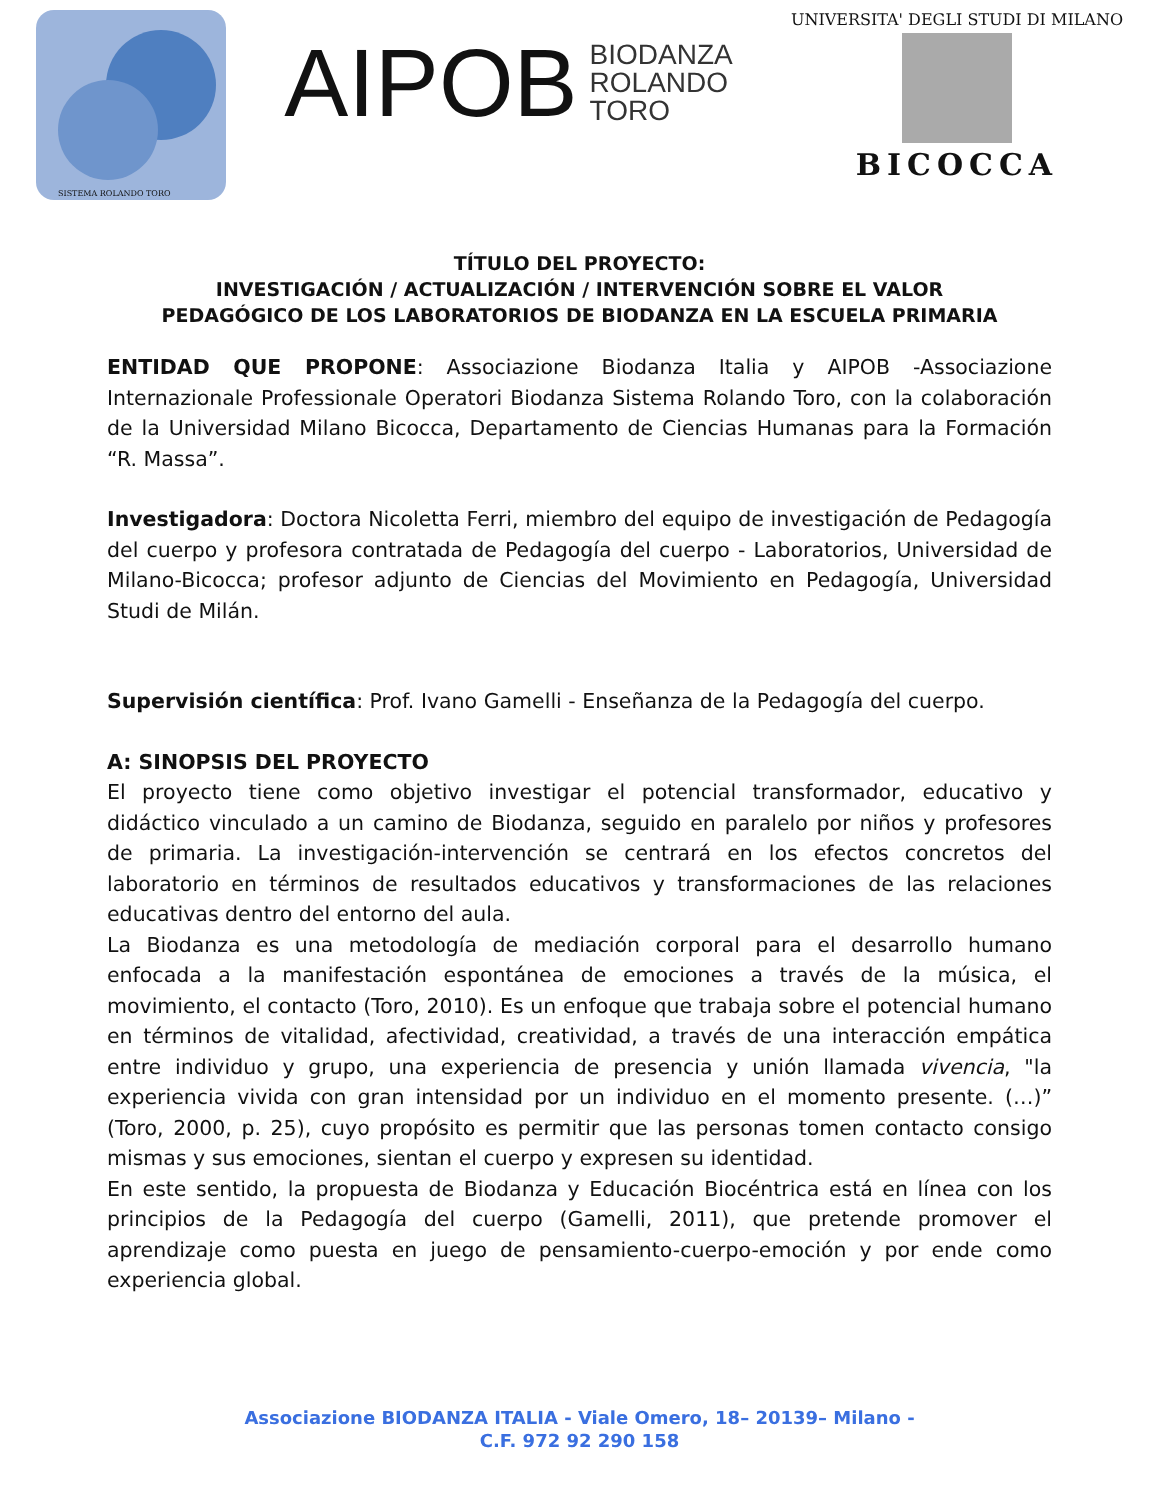SISTEMA ROLANDO TORO
AIPOB BIODANZA
ROLANDO
TORO
UNIVERSITA' DEGLI STUDI DI MILANO
BICOCCA
TÍTULO DEL PROYECTO:
INVESTIGACIÓN / ACTUALIZACIÓN / INTERVENCIÓN SOBRE EL VALOR
PEDAGÓGICO DE LOS LABORATORIOS DE BIODANZA EN LA ESCUELA PRIMARIA
ENTIDAD QUE PROPONE: Associazione Biodanza Italia y AIPOB -Associazione Internazionale Professionale Operatori Biodanza Sistema Rolando Toro, con la colaboración de la Universidad Milano Bicocca, Departamento de Ciencias Humanas para la Formación “R. Massa”.
Investigadora: Doctora Nicoletta Ferri, miembro del equipo de investigación de Pedagogía del cuerpo y profesora contratada de Pedagogía del cuerpo - Laboratorios, Universidad de Milano-Bicocca; profesor adjunto de Ciencias del Movimiento en Pedagogía, Universidad Studi de Milán.
Supervisión científica: Prof. Ivano Gamelli - Enseñanza de la Pedagogía del cuerpo.
A: SINOPSIS DEL PROYECTO
El proyecto tiene como objetivo investigar el potencial transformador, educativo y didáctico vinculado a un camino de Biodanza, seguido en paralelo por niños y profesores de primaria. La investigación-intervención se centrará en los efectos concretos del laboratorio en términos de resultados educativos y transformaciones de las relaciones educativas dentro del entorno del aula.
La Biodanza es una metodología de mediación corporal para el desarrollo humano enfocada a la manifestación espontánea de emociones a través de la música, el movimiento, el contacto (Toro, 2010). Es un enfoque que trabaja sobre el potencial humano en términos de vitalidad, afectividad, creatividad, a través de una interacción empática entre individuo y grupo, una experiencia de presencia y unión llamada vivencia, "la experiencia vivida con gran intensidad por un individuo en el momento presente. (…)” (Toro, 2000, p. 25), cuyo propósito es permitir que las personas tomen contacto consigo mismas y sus emociones, sientan el cuerpo y expresen su identidad.
En este sentido, la propuesta de Biodanza y Educación Biocéntrica está en línea con los principios de la Pedagogía del cuerpo (Gamelli, 2011), que pretende promover el aprendizaje como puesta en juego de pensamiento-cuerpo-emoción y por ende como experiencia global.
Associazione BIODANZA ITALIA - Viale Omero, 18– 20139– Milano -
C.F. 972 92 290 158